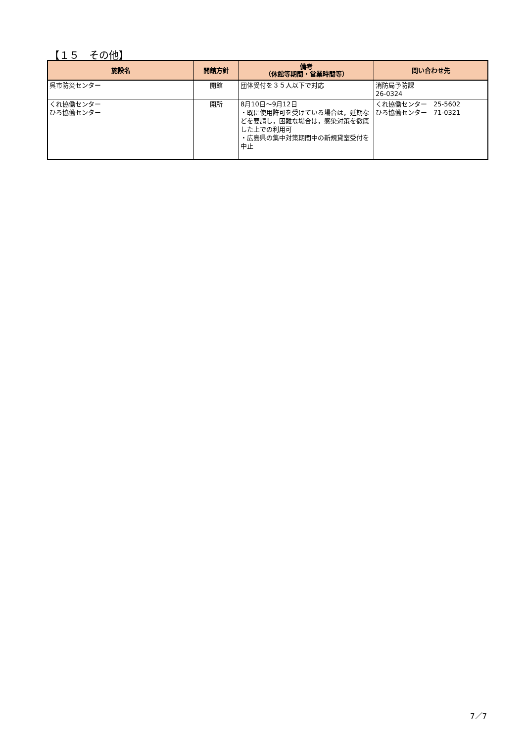【１５　その他】
| 施設名 | 開館方針 | 備考 （休館等期間・営業時間等） | 問い合わせ先 |
| --- | --- | --- | --- |
| 呉市防災センター | 開館 | 団体受付を３５人以下で対応 | 消防局予防課 26-0324 |
| くれ協働センター ひろ協働センター | 開所 | 8月10日～9月12日 ・既に使用許可を受けている場合は，延期などを要請し，困難な場合は，感染対策を徹底した上での利用可 ・広島県の集中対策期間中の新規貸室受付を中止 | くれ協働センター 25-5602 ひろ協働センター 71-0321 |
7／7